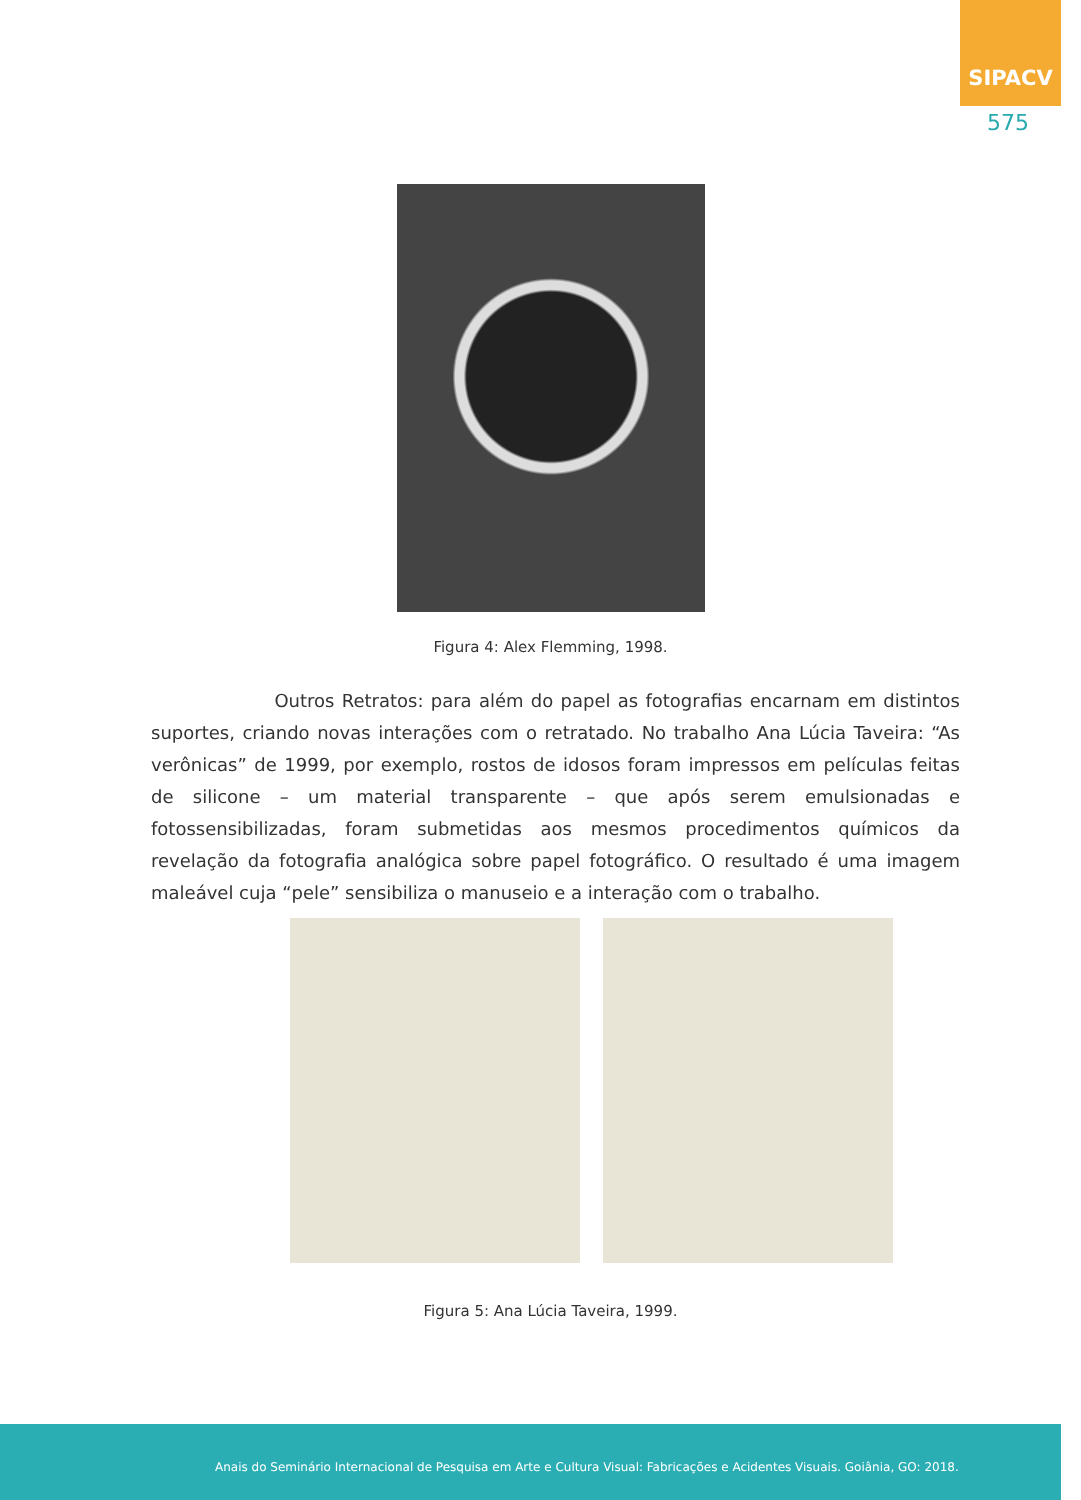SIPACV
575
Figura 4: Alex Flemming, 1998.
Outros Retratos: para além do papel as fotografias encarnam em distintos suportes, criando novas interações com o retratado. No trabalho Ana Lúcia Taveira: “As verônicas” de 1999, por exemplo, rostos de idosos foram impressos em películas feitas de silicone – um material transparente – que após serem emulsionadas e fotossensibilizadas, foram submetidas aos mesmos procedimentos químicos da revelação da fotografia analógica sobre papel fotográfico. O resultado é uma imagem maleável cuja “pele” sensibiliza o manuseio e a interação com o trabalho.
Figura 5: Ana Lúcia Taveira, 1999.
Anais do Seminário Internacional de Pesquisa em Arte e Cultura Visual: Fabricações e Acidentes Visuais. Goiânia, GO: 2018.